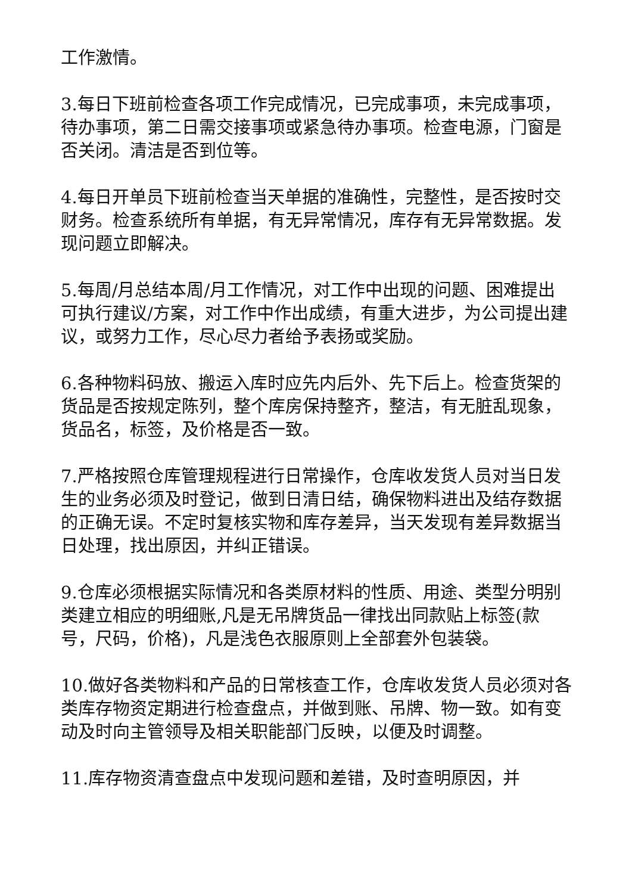工作激情。
3.每日下班前检查各项工作完成情况，已完成事项，未完成事项，待办事项，第二日需交接事项或紧急待办事项。检查电源，门窗是否关闭。清洁是否到位等。
4.每日开单员下班前检查当天单据的准确性，完整性，是否按时交财务。检查系统所有单据，有无异常情况，库存有无异常数据。发现问题立即解决。
5.每周/月总结本周/月工作情况，对工作中出现的问题、困难提出可执行建议/方案，对工作中作出成绩，有重大进步，为公司提出建议，或努力工作，尽心尽力者给予表扬或奖励。
6.各种物料码放、搬运入库时应先内后外、先下后上。检查货架的货品是否按规定陈列，整个库房保持整齐，整洁，有无脏乱现象，货品名，标签，及价格是否一致。
7.严格按照仓库管理规程进行日常操作，仓库收发货人员对当日发生的业务必须及时登记，做到日清日结，确保物料进出及结存数据的正确无误。不定时复核实物和库存差异，当天发现有差异数据当日处理，找出原因，并纠正错误。
9.仓库必须根据实际情况和各类原材料的性质、用途、类型分明别类建立相应的明细账,凡是无吊牌货品一律找出同款贴上标签(款号，尺码，价格)，凡是浅色衣服原则上全部套外包装袋。
10.做好各类物料和产品的日常核查工作，仓库收发货人员必须对各类库存物资定期进行检查盘点，并做到账、吊牌、物一致。如有变动及时向主管领导及相关职能部门反映，以便及时调整。
11.库存物资清查盘点中发现问题和差错，及时查明原因，并